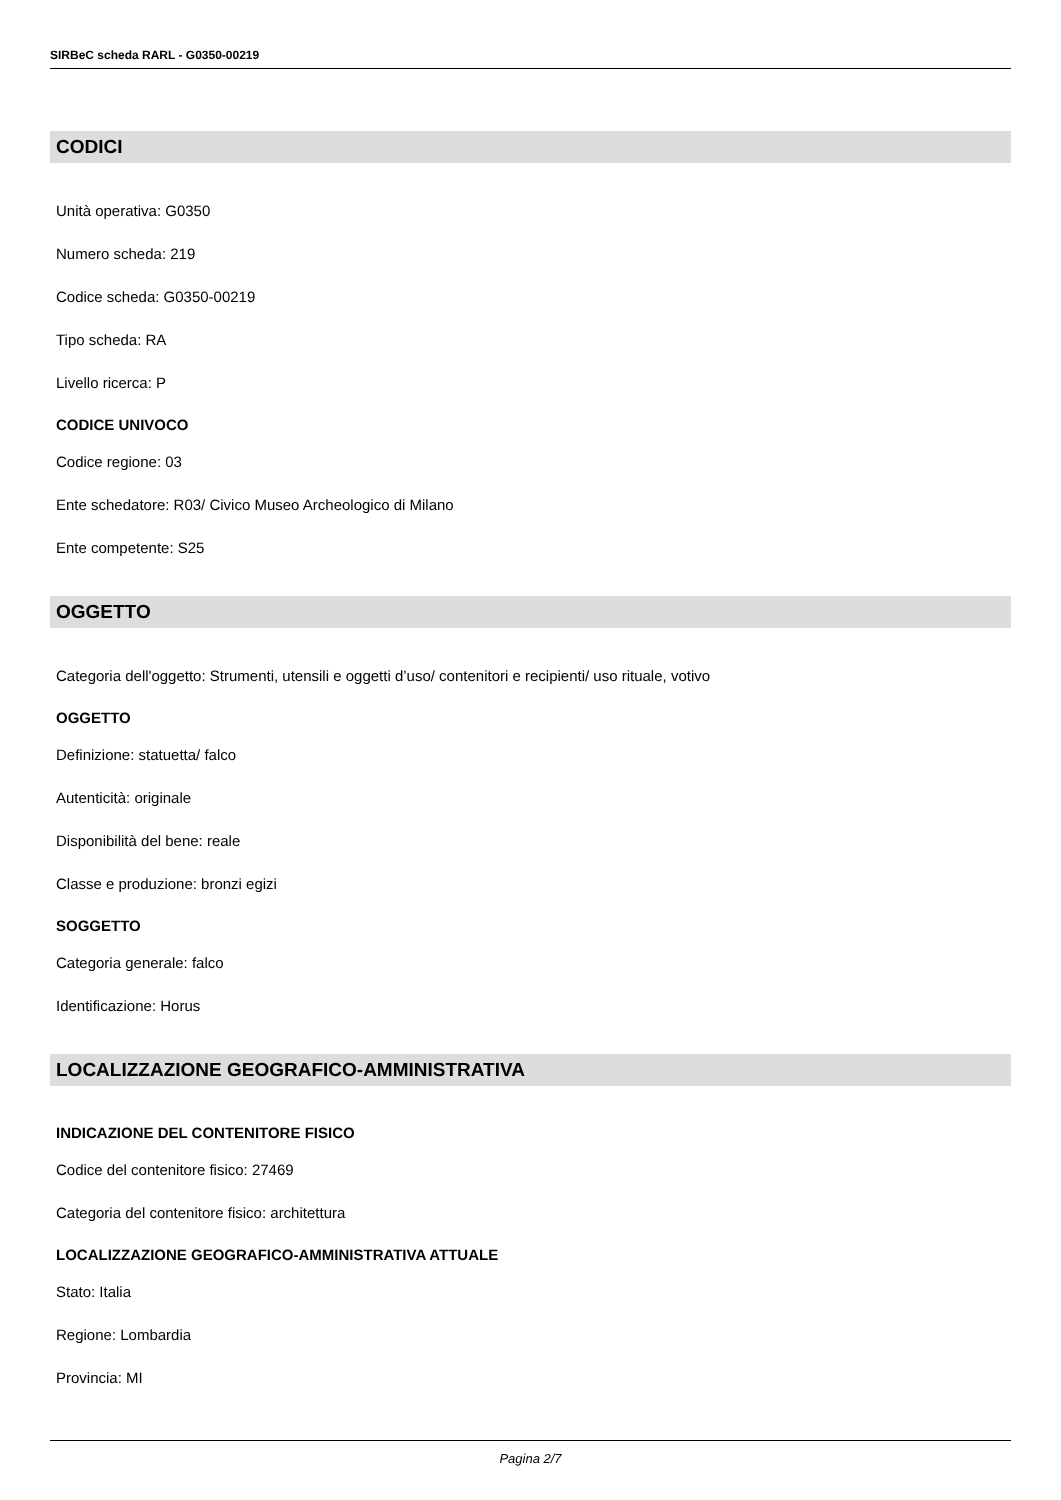SIRBeC scheda RARL - G0350-00219
CODICI
Unità operativa: G0350
Numero scheda: 219
Codice scheda: G0350-00219
Tipo scheda: RA
Livello ricerca: P
CODICE UNIVOCO
Codice regione: 03
Ente schedatore: R03/ Civico Museo Archeologico di Milano
Ente competente: S25
OGGETTO
Categoria dell'oggetto: Strumenti, utensili e oggetti d’uso/ contenitori e recipienti/ uso rituale, votivo
OGGETTO
Definizione: statuetta/ falco
Autenticità: originale
Disponibilità del bene: reale
Classe e produzione: bronzi egizi
SOGGETTO
Categoria generale: falco
Identificazione: Horus
LOCALIZZAZIONE GEOGRAFICO-AMMINISTRATIVA
INDICAZIONE DEL CONTENITORE FISICO
Codice del contenitore fisico: 27469
Categoria del contenitore fisico: architettura
LOCALIZZAZIONE GEOGRAFICO-AMMINISTRATIVA ATTUALE
Stato: Italia
Regione: Lombardia
Provincia: MI
Pagina 2/7